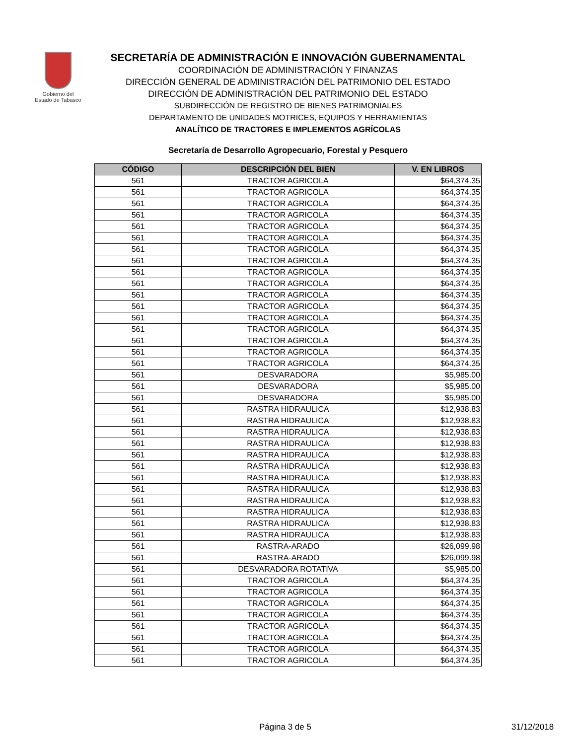Gobierno del
Estado de Tabasco
SECRETARÍA DE ADMINISTRACIÓN E INNOVACIÓN GUBERNAMENTAL
COORDINACIÓN DE ADMINISTRACIÓN Y FINANZAS
DIRECCIÓN GENERAL DE ADMINISTRACIÓN DEL PATRIMONIO DEL ESTADO
DIRECCIÓN DE ADMINISTRACIÓN DEL PATRIMONIO DEL ESTADO
SUBDIRECCIÓN DE REGISTRO DE BIENES PATRIMONIALES
DEPARTAMENTO DE UNIDADES MOTRICES, EQUIPOS Y HERRAMIENTAS
ANALÍTICO DE TRACTORES E IMPLEMENTOS AGRÍCOLAS
Secretaría de Desarrollo Agropecuario, Forestal y Pesquero
| CÓDIGO | DESCRIPCIÓN DEL BIEN | V. EN LIBROS |
| --- | --- | --- |
| 561 | TRACTOR AGRICOLA | $64,374.35 |
| 561 | TRACTOR AGRICOLA | $64,374.35 |
| 561 | TRACTOR AGRICOLA | $64,374.35 |
| 561 | TRACTOR AGRICOLA | $64,374.35 |
| 561 | TRACTOR AGRICOLA | $64,374.35 |
| 561 | TRACTOR AGRICOLA | $64,374.35 |
| 561 | TRACTOR AGRICOLA | $64,374.35 |
| 561 | TRACTOR AGRICOLA | $64,374.35 |
| 561 | TRACTOR AGRICOLA | $64,374.35 |
| 561 | TRACTOR AGRICOLA | $64,374.35 |
| 561 | TRACTOR AGRICOLA | $64,374.35 |
| 561 | TRACTOR AGRICOLA | $64,374.35 |
| 561 | TRACTOR AGRICOLA | $64,374.35 |
| 561 | TRACTOR AGRICOLA | $64,374.35 |
| 561 | TRACTOR AGRICOLA | $64,374.35 |
| 561 | TRACTOR AGRICOLA | $64,374.35 |
| 561 | TRACTOR AGRICOLA | $64,374.35 |
| 561 | DESVARADORA | $5,985.00 |
| 561 | DESVARADORA | $5,985.00 |
| 561 | DESVARADORA | $5,985.00 |
| 561 | RASTRA HIDRAULICA | $12,938.83 |
| 561 | RASTRA HIDRAULICA | $12,938.83 |
| 561 | RASTRA HIDRAULICA | $12,938.83 |
| 561 | RASTRA HIDRAULICA | $12,938.83 |
| 561 | RASTRA HIDRAULICA | $12,938.83 |
| 561 | RASTRA HIDRAULICA | $12,938.83 |
| 561 | RASTRA HIDRAULICA | $12,938.83 |
| 561 | RASTRA HIDRAULICA | $12,938.83 |
| 561 | RASTRA HIDRAULICA | $12,938.83 |
| 561 | RASTRA HIDRAULICA | $12,938.83 |
| 561 | RASTRA HIDRAULICA | $12,938.83 |
| 561 | RASTRA HIDRAULICA | $12,938.83 |
| 561 | RASTRA-ARADO | $26,099.98 |
| 561 | RASTRA-ARADO | $26,099.98 |
| 561 | DESVARADORA ROTATIVA | $5,985.00 |
| 561 | TRACTOR AGRICOLA | $64,374.35 |
| 561 | TRACTOR AGRICOLA | $64,374.35 |
| 561 | TRACTOR AGRICOLA | $64,374.35 |
| 561 | TRACTOR AGRICOLA | $64,374.35 |
| 561 | TRACTOR AGRICOLA | $64,374.35 |
| 561 | TRACTOR AGRICOLA | $64,374.35 |
| 561 | TRACTOR AGRICOLA | $64,374.35 |
| 561 | TRACTOR AGRICOLA | $64,374.35 |
Página 3 de 5 31/12/2018